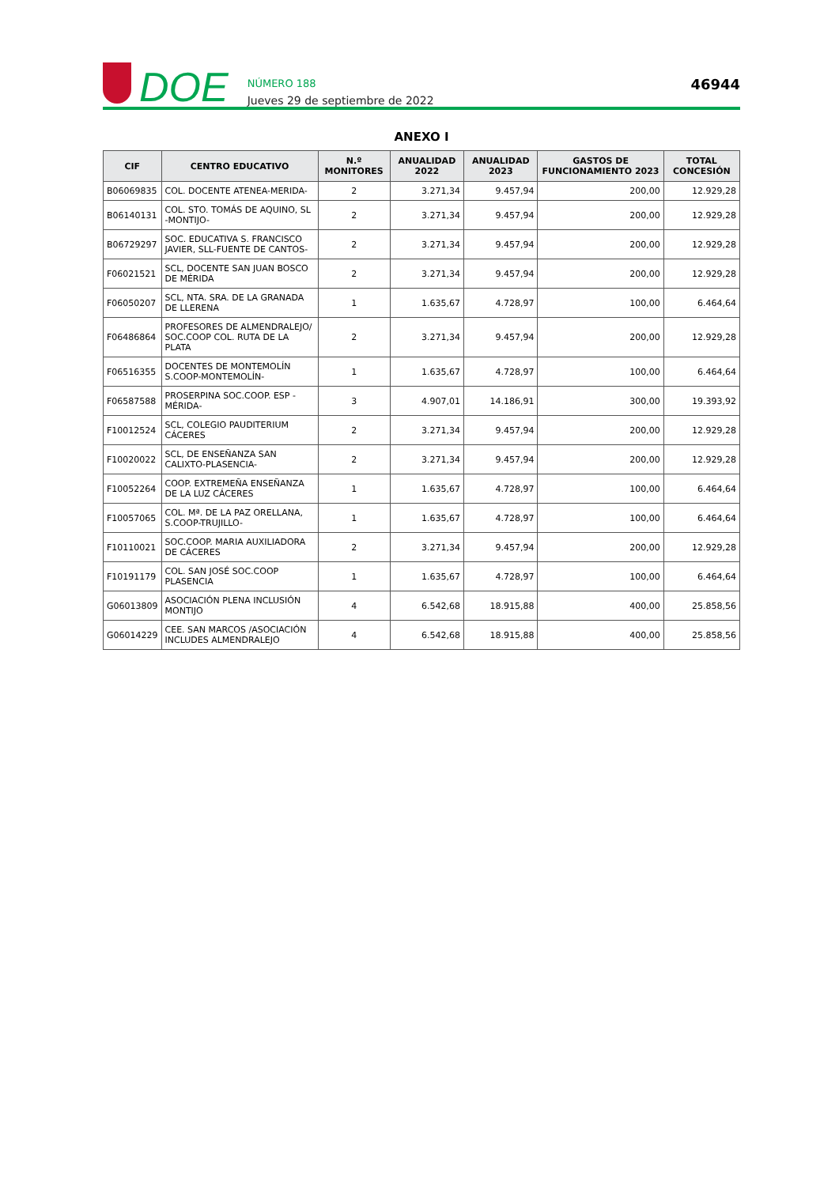DOE
NÚMERO 188
Jueves 29 de septiembre de 2022
46944
ANEXO I
| CIF | CENTRO EDUCATIVO | N.º MONITORES | ANUALIDAD 2022 | ANUALIDAD 2023 | GASTOS DE FUNCIONAMIENTO 2023 | TOTAL CONCESIÓN |
| --- | --- | --- | --- | --- | --- | --- |
| B06069835 | COL. DOCENTE ATENEA-MERIDA- | 2 | 3.271,34 | 9.457,94 | 200,00 | 12.929,28 |
| B06140131 | COL. STO. TOMÁS DE AQUINO, SL -MONTIJO- | 2 | 3.271,34 | 9.457,94 | 200,00 | 12.929,28 |
| B06729297 | SOC. EDUCATIVA S. FRANCISCO JAVIER, SLL-FUENTE DE CANTOS- | 2 | 3.271,34 | 9.457,94 | 200,00 | 12.929,28 |
| F06021521 | SCL, DOCENTE SAN JUAN BOSCO DE MÉRIDA | 2 | 3.271,34 | 9.457,94 | 200,00 | 12.929,28 |
| F06050207 | SCL, NTA. SRA. DE LA GRANADA DE LLERENA | 1 | 1.635,67 | 4.728,97 | 100,00 | 6.464,64 |
| F06486864 | PROFESORES DE ALMENDRALEJO/ SOC.COOP COL. RUTA DE LA PLATA | 2 | 3.271,34 | 9.457,94 | 200,00 | 12.929,28 |
| F06516355 | DOCENTES DE MONTEMOLÍN S.COOP-MONTEMOLÍN- | 1 | 1.635,67 | 4.728,97 | 100,00 | 6.464,64 |
| F06587588 | PROSERPINA SOC.COOP. ESP -MÉRIDA- | 3 | 4.907,01 | 14.186,91 | 300,00 | 19.393,92 |
| F10012524 | SCL, COLEGIO PAUDITERIUM CÁCERES | 2 | 3.271,34 | 9.457,94 | 200,00 | 12.929,28 |
| F10020022 | SCL, DE ENSEÑANZA SAN CALIXTO-PLASENCIA- | 2 | 3.271,34 | 9.457,94 | 200,00 | 12.929,28 |
| F10052264 | COOP. EXTREMEÑA ENSEÑANZA DE LA LUZ CÁCERES | 1 | 1.635,67 | 4.728,97 | 100,00 | 6.464,64 |
| F10057065 | COL. Mª. DE LA PAZ ORELLANA, S.COOP-TRUJILLO- | 1 | 1.635,67 | 4.728,97 | 100,00 | 6.464,64 |
| F10110021 | SOC.COOP. MARIA AUXILIADORA DE CÁCERES | 2 | 3.271,34 | 9.457,94 | 200,00 | 12.929,28 |
| F10191179 | COL. SAN JOSÉ SOC.COOP PLASENCIA | 1 | 1.635,67 | 4.728,97 | 100,00 | 6.464,64 |
| G06013809 | ASOCIACIÓN PLENA INCLUSIÓN MONTIJO | 4 | 6.542,68 | 18.915,88 | 400,00 | 25.858,56 |
| G06014229 | CEE. SAN MARCOS /ASOCIACIÓN INCLUDES ALMENDRALEJO | 4 | 6.542,68 | 18.915,88 | 400,00 | 25.858,56 |